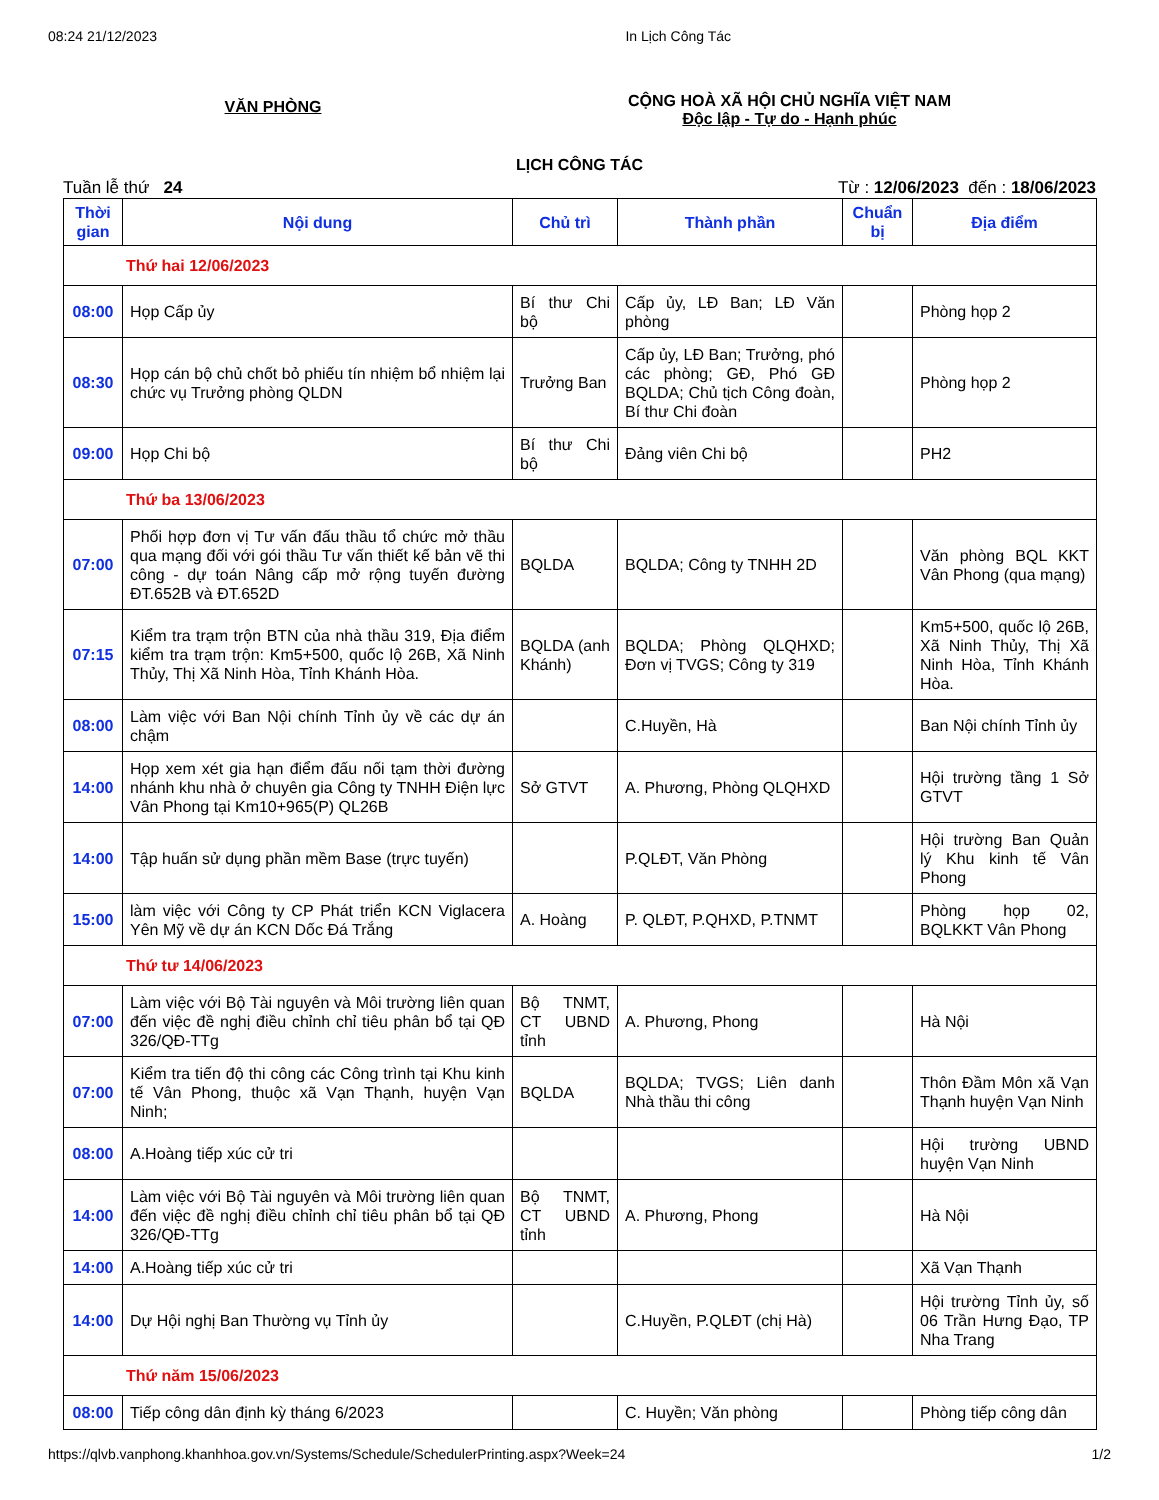08:24 21/12/2023 In Lịch Công Tác
VĂN PHÒNG
CỘNG HOÀ XÃ HỘI CHỦ NGHĨA VIỆT NAM
Độc lập - Tự do - Hạnh phúc
LỊCH CÔNG TÁC
Tuần lễ thứ 24 Từ : 12/06/2023 đến : 18/06/2023
| Thời gian | Nội dung | Chủ trì | Thành phần | Chuẩn bị | Địa điểm |
| --- | --- | --- | --- | --- | --- |
| Thứ hai 12/06/2023 | | | | | |
| 08:00 | Họp Cấp ủy | Bí thư Chi bộ | Cấp ủy, LĐ Ban; LĐ Văn phòng | | Phòng họp 2 |
| 08:30 | Họp cán bộ chủ chốt bỏ phiếu tín nhiệm bổ nhiệm lại chức vụ Trưởng phòng QLDN | Trưởng Ban | Cấp ủy, LĐ Ban; Trưởng, phó các phòng; GĐ, Phó GĐ BQLDA; Chủ tịch Công đoàn, Bí thư Chi đoàn | | Phòng họp 2 |
| 09:00 | Họp Chi bộ | Bí thư Chi bộ | Đảng viên Chi bộ | | PH2 |
| Thứ ba 13/06/2023 | | | | | |
| 07:00 | Phối hợp đơn vị Tư vấn đấu thầu tổ chức mở thầu qua mạng đối với gói thầu Tư vấn thiết kế bản vẽ thi công - dự toán Nâng cấp mở rộng tuyến đường ĐT.652B và ĐT.652D | BQLDA | BQLDA; Công ty TNHH 2D | | Văn phòng BQL KKT Vân Phong (qua mạng) |
| 07:15 | Kiểm tra trạm trộn BTN của nhà thầu 319, Địa điểm kiểm tra trạm trộn: Km5+500, quốc lộ 26B, Xã Ninh Thủy, Thị Xã Ninh Hòa, Tỉnh Khánh Hòa. | BQLDA (anh Khánh) | BQLDA; Phòng QLQHXD; Đơn vị TVGS; Công ty 319 | | Km5+500, quốc lộ 26B, Xã Ninh Thủy, Thị Xã Ninh Hòa, Tỉnh Khánh Hòa. |
| 08:00 | Làm việc với Ban Nội chính Tỉnh ủy về các dự án chậm | | C.Huyền, Hà | | Ban Nội chính Tỉnh ủy |
| 14:00 | Họp xem xét gia hạn điểm đấu nối tạm thời đường nhánh khu nhà ở chuyên gia Công ty TNHH Điện lực Vân Phong tại Km10+965(P) QL26B | Sở GTVT | A. Phương, Phòng QLQHXD | | Hội trường tầng 1 Sở GTVT |
| 14:00 | Tập huấn sử dụng phần mềm Base (trực tuyến) | | P.QLĐT, Văn Phòng | | Hội trường Ban Quản lý Khu kinh tế Vân Phong |
| 15:00 | làm việc với Công ty CP Phát triển KCN Viglacera Yên Mỹ về dự án KCN Dốc Đá Trắng | A. Hoàng | P. QLĐT, P.QHXD, P.TNMT | | Phòng họp 02, BQLKKT Vân Phong |
| Thứ tư 14/06/2023 | | | | | |
| 07:00 | Làm việc với Bộ Tài nguyên và Môi trường liên quan đến việc đề nghị điều chỉnh chỉ tiêu phân bổ tại QĐ 326/QĐ-TTg | Bộ TNMT, CT UBND tỉnh | A. Phương, Phong | | Hà Nội |
| 07:00 | Kiểm tra tiến độ thi công các Công trình tại Khu kinh tế Vân Phong, thuộc xã Vạn Thạnh, huyện Vạn Ninh; | BQLDA | BQLDA; TVGS; Liên danh Nhà thầu thi công | | Thôn Đầm Môn xã Vạn Thạnh huyện Vạn Ninh |
| 08:00 | A.Hoàng tiếp xúc cử tri | | | | Hội trường UBND huyện Vạn Ninh |
| 14:00 | Làm việc với Bộ Tài nguyên và Môi trường liên quan đến việc đề nghị điều chỉnh chỉ tiêu phân bổ tại QĐ 326/QĐ-TTg | Bộ TNMT, CT UBND tỉnh | A. Phương, Phong | | Hà Nội |
| 14:00 | A.Hoàng tiếp xúc cử tri | | | | Xã Vạn Thạnh |
| 14:00 | Dự Hội nghị Ban Thường vụ Tỉnh ủy | | C.Huyền, P.QLĐT (chị Hà) | | Hội trường Tỉnh ủy, số 06 Trần Hưng Đạo, TP Nha Trang |
| Thứ năm 15/06/2023 | | | | | |
| 08:00 | Tiếp công dân định kỳ tháng 6/2023 | | C. Huyền; Văn phòng | | Phòng tiếp công dân |
https://qlvb.vanphong.khanhhoa.gov.vn/Systems/Schedule/SchedulerPrinting.aspx?Week=24 1/2